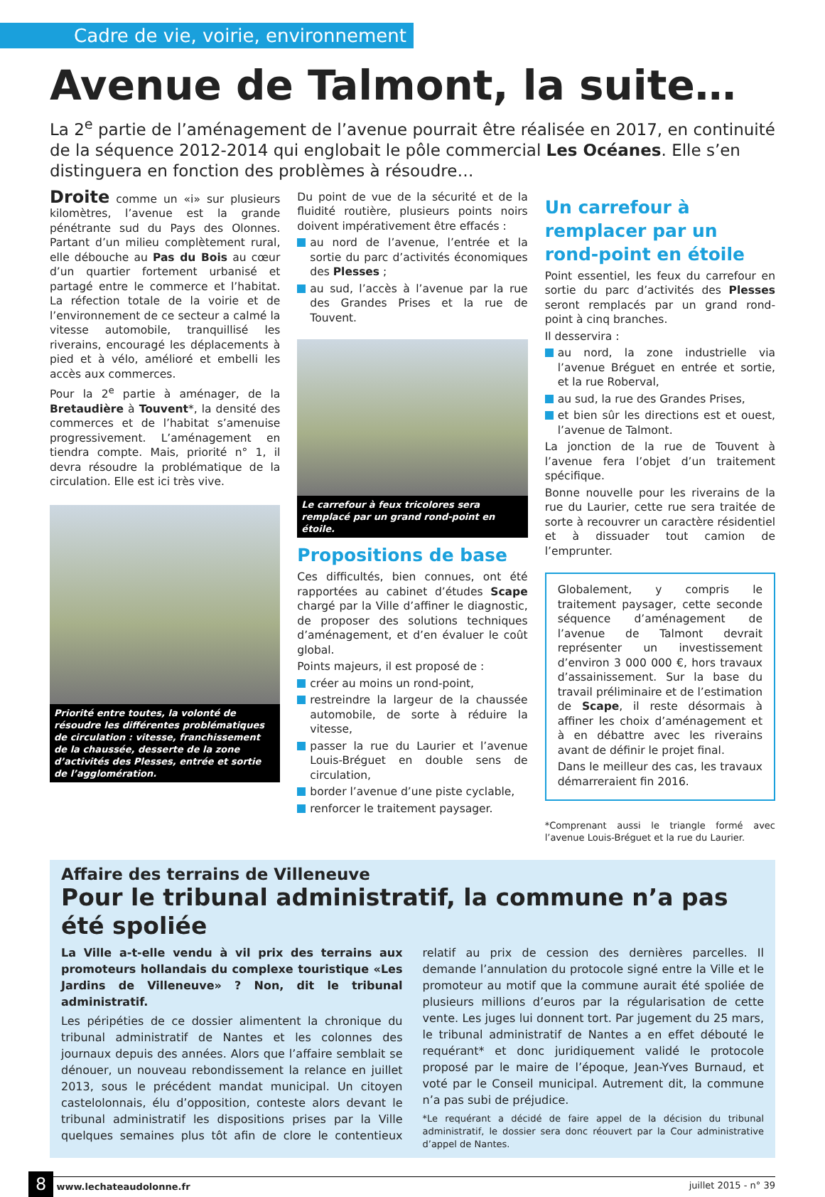Cadre de vie, voirie, environnement
Avenue de Talmont, la suite…
La 2<sup>e</sup> partie de l’aménagement de l’avenue pourrait être réalisée en 2017, en continuité de la séquence 2012-2014 qui englobait le pôle commercial Les Océanes. Elle s’en distinguera en fonction des problèmes à résoudre…
Droite comme un «i» sur plusieurs kilomètres, l’avenue est la grande pénétrante sud du Pays des Olonnes. Partant d’un milieu complètement rural, elle débouche au Pas du Bois au cœur d’un quartier fortement urbanisé et partagé entre le commerce et l’habitat. La réfection totale de la voirie et de l’environnement de ce secteur a calmé la vitesse automobile, tranquillisé les riverains, encouragé les déplacements à pied et à vélo, amélioré et embelli les accès aux commerces.
Pour la 2<sup>e</sup> partie à aménager, de la Bretaudière à Touvent*, la densité des commerces et de l’habitat s’amenuise progressivement. L’aménagement en tiendra compte. Mais, priorité n° 1, il devra résoudre la problématique de la circulation. Elle est ici très vive.
Priorité entre toutes, la volonté de résoudre les différentes problématiques de circulation : vitesse, franchissement de la chaussée, desserte de la zone d’activités des Plesses, entrée et sortie de l’agglomération.
Du point de vue de la sécurité et de la fluidité routière, plusieurs points noirs doivent impérativement être effacés :
au nord de l’avenue, l’entrée et la sortie du parc d’activités économiques des Plesses ;
au sud, l’accès à l’avenue par la rue des Grandes Prises et la rue de Touvent.
Le carrefour à feux tricolores sera remplacé par un grand rond-point en étoile.
Propositions de base
Ces difficultés, bien connues, ont été rapportées au cabinet d’études Scape chargé par la Ville d’affiner le diagnostic, de proposer des solutions techniques d’aménagement, et d’en évaluer le coût global.
Points majeurs, il est proposé de :
créer au moins un rond-point,
restreindre la largeur de la chaussée automobile, de sorte à réduire la vitesse,
passer la rue du Laurier et l’avenue Louis-Bréguet en double sens de circulation,
border l’avenue d’une piste cyclable,
renforcer le traitement paysager.
Un carrefour à remplacer par un rond-point en étoile
Point essentiel, les feux du carrefour en sortie du parc d’activités des Plesses seront remplacés par un grand rond-point à cinq branches.
Il desservira :
au nord, la zone industrielle via l’avenue Bréguet en entrée et sortie, et la rue Roberval,
au sud, la rue des Grandes Prises,
et bien sûr les directions est et ouest, l’avenue de Talmont.
La jonction de la rue de Touvent à l’avenue fera l’objet d’un traitement spécifique.
Bonne nouvelle pour les riverains de la rue du Laurier, cette rue sera traitée de sorte à recouvrer un caractère résidentiel et à dissuader tout camion de l’emprunter.
Globalement, y compris le traitement paysager, cette seconde séquence d’aménagement de l’avenue de Talmont devrait représenter un investissement d’environ 3 000 000 €, hors travaux d’assainissement. Sur la base du travail préliminaire et de l’estimation de Scape, il reste désormais à affiner les choix d’aménagement et à en débattre avec les riverains avant de définir le projet final.
Dans le meilleur des cas, les travaux démarreraient fin 2016.
*Comprenant aussi le triangle formé avec l’avenue Louis-Bréguet et la rue du Laurier.
Affaire des terrains de Villeneuve
Pour le tribunal administratif, la commune n’a pas été spoliée
La Ville a-t-elle vendu à vil prix des terrains aux promoteurs hollandais du complexe touristique «Les Jardins de Villeneuve» ? Non, dit le tribunal administratif.
Les péripéties de ce dossier alimentent la chronique du tribunal administratif de Nantes et les colonnes des journaux depuis des années. Alors que l’affaire semblait se dénouer, un nouveau rebondissement la relance en juillet 2013, sous le précédent mandat municipal. Un citoyen castelolonnais, élu d’opposition, conteste alors devant le tribunal administratif les dispositions prises par la Ville quelques semaines plus tôt afin de clore le contentieux relatif au prix de cession des dernières parcelles. Il demande l’annulation du protocole signé entre la Ville et le promoteur au motif que la commune aurait été spoliée de plusieurs millions d’euros par la régularisation de cette vente. Les juges lui donnent tort. Par jugement du 25 mars, le tribunal administratif de Nantes a en effet débouté le requérant* et donc juridiquement validé le protocole proposé par le maire de l’époque, Jean-Yves Burnaud, et voté par le Conseil municipal. Autrement dit, la commune n’a pas subi de préjudice.
*Le requérant a décidé de faire appel de la décision du tribunal administratif, le dossier sera donc réouvert par la Cour administrative d’appel de Nantes.
8 www.lechateaudolonne.fr juillet 2015 - n° 39